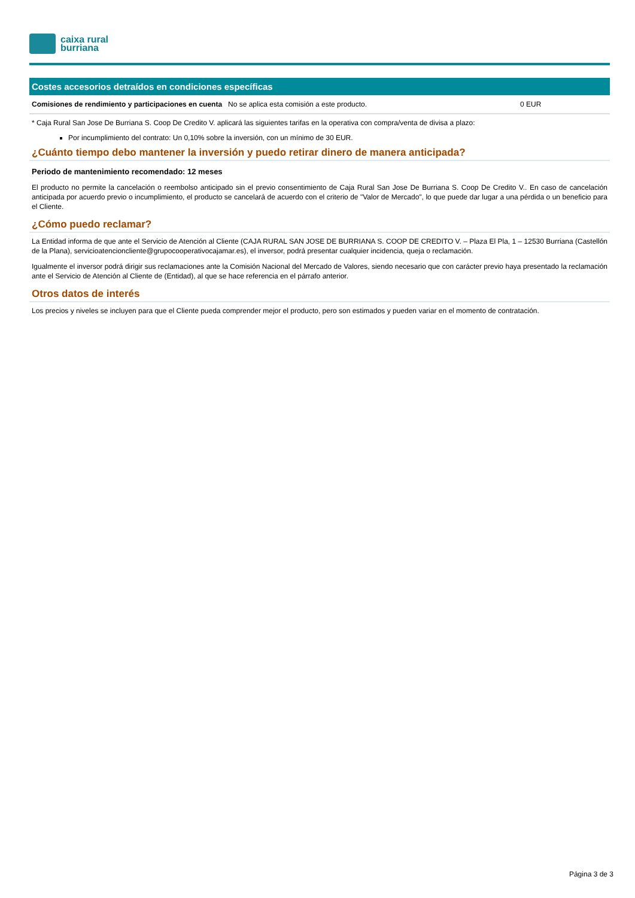caixa rural
burriana
Costes accesorios detraídos en condiciones específicas
| Comisiones de rendimiento y participaciones en cuenta | No se aplica esta comisión a este producto. | 0 EUR |
* Caja Rural San Jose De Burriana S. Coop De Credito V. aplicará las siguientes tarifas en la operativa con compra/venta de divisa a plazo:
Por incumplimiento del contrato: Un 0,10% sobre la inversión, con un mínimo de 30 EUR.
¿Cuánto tiempo debo mantener la inversión y puedo retirar dinero de manera anticipada?
Periodo de mantenimiento recomendado: 12 meses
El producto no permite la cancelación o reembolso anticipado sin el previo consentimiento de Caja Rural San Jose De Burriana S. Coop De Credito V.. En caso de cancelación anticipada por acuerdo previo o incumplimiento, el producto se cancelará de acuerdo con el criterio de "Valor de Mercado", lo que puede dar lugar a una pérdida o un beneficio para el Cliente.
¿Cómo puedo reclamar?
La Entidad informa de que ante el Servicio de Atención al Cliente (CAJA RURAL SAN JOSE DE BURRIANA S. COOP DE CREDITO V. – Plaza El Pla, 1 – 12530 Burriana (Castellón de la Plana), servicioatencioncliente@grupocooperativocajamar.es), el inversor, podrá presentar cualquier incidencia, queja o reclamación.
Igualmente el inversor podrá dirigir sus reclamaciones ante la Comisión Nacional del Mercado de Valores, siendo necesario que con carácter previo haya presentado la reclamación ante el Servicio de Atención al Cliente de (Entidad), al que se hace referencia en el párrafo anterior.
Otros datos de interés
Los precios y niveles se incluyen para que el Cliente pueda comprender mejor el producto, pero son estimados y pueden variar en el momento de contratación.
Página 3 de 3